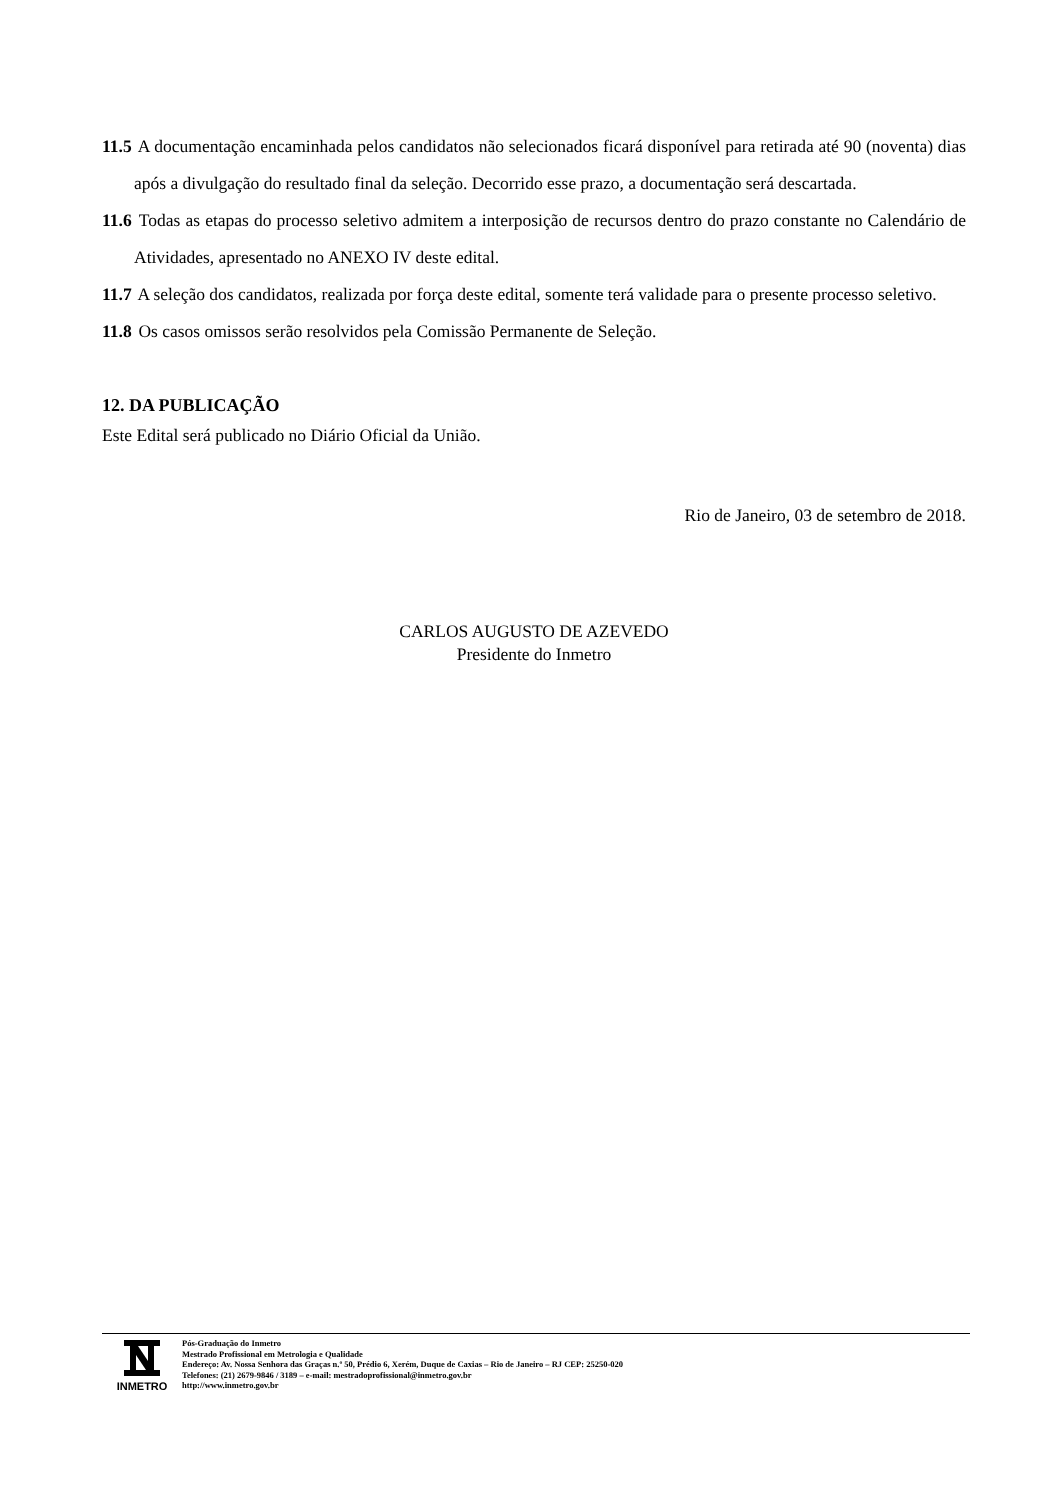11.5 A documentação encaminhada pelos candidatos não selecionados ficará disponível para retirada até 90 (noventa) dias após a divulgação do resultado final da seleção. Decorrido esse prazo, a documentação será descartada.
11.6 Todas as etapas do processo seletivo admitem a interposição de recursos dentro do prazo constante no Calendário de Atividades, apresentado no ANEXO IV deste edital.
11.7 A seleção dos candidatos, realizada por força deste edital, somente terá validade para o presente processo seletivo.
11.8 Os casos omissos serão resolvidos pela Comissão Permanente de Seleção.
12. DA PUBLICAÇÃO
Este Edital será publicado no Diário Oficial da União.
Rio de Janeiro, 03 de setembro de 2018.
CARLOS AUGUSTO DE AZEVEDO
Presidente do Inmetro
INMETRO
Pós-Graduação do Inmetro
Mestrado Profissional em Metrologia e Qualidade
Endereço: Av. Nossa Senhora das Graças n.º 50, Prédio 6, Xerém, Duque de Caxias – Rio de Janeiro – RJ CEP: 25250-020
Telefones: (21) 2679-9846 / 3189 – e-mail: mestradoprofissional@inmetro.gov.br
http://www.inmetro.gov.br